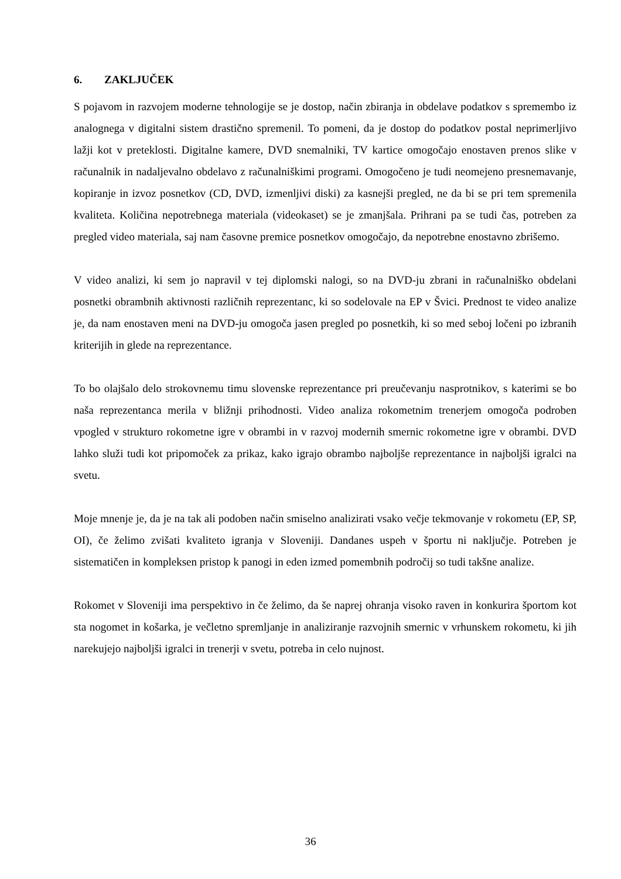6. ZAKLJUČEK
S pojavom in razvojem moderne tehnologije se je dostop, način zbiranja in obdelave podatkov s spremembo iz analognega v digitalni sistem drastično spremenil. To pomeni, da je dostop do podatkov postal neprimerljivo lažji kot v preteklosti. Digitalne kamere, DVD snemalniki, TV kartice omogočajo enostaven prenos slike v računalnik in nadaljevalno obdelavo z računalniškimi programi. Omogočeno je tudi neomejeno presnemavanje, kopiranje in izvoz posnetkov (CD, DVD, izmenljivi diski) za kasnejši pregled, ne da bi se pri tem spremenila kvaliteta. Količina nepotrebnega materiala (videokaset) se je zmanjšala. Prihrani pa se tudi čas, potreben za pregled video materiala, saj nam časovne premice posnetkov omogočajo, da nepotrebne enostavno zbrišemo.
V video analizi, ki sem jo napravil v tej diplomski nalogi, so na DVD-ju zbrani in računalniško obdelani posnetki obrambnih aktivnosti različnih reprezentanc, ki so sodelovale na EP v Švici. Prednost te video analize je, da nam enostaven meni na DVD-ju omogoča jasen pregled po posnetkih, ki so med seboj ločeni po izbranih kriterijih in glede na reprezentance.
To bo olajšalo delo strokovnemu timu slovenske reprezentance pri preučevanju nasprotnikov, s katerimi se bo naša reprezentanca merila v bližnji prihodnosti. Video analiza rokometnim trenerjem omogoča podroben vpogled v strukturo rokometne igre v obrambi in v razvoj modernih smernic rokometne igre v obrambi. DVD lahko služi tudi kot pripomoček za prikaz, kako igrajo obrambo najboljše reprezentance in najboljši igralci na svetu.
Moje mnenje je, da je na tak ali podoben način smiselno analizirati vsako večje tekmovanje v rokometu (EP, SP, OI), če želimo zvišati kvaliteto igranja v Sloveniji. Dandanes uspeh v športu ni naključje. Potreben je sistematičen in kompleksen pristop k panogi in eden izmed pomembnih področij so tudi takšne analize.
Rokomet v Sloveniji ima perspektivo in če želimo, da še naprej ohranja visoko raven in konkurira športom kot sta nogomet in košarka, je večletno spremljanje in analiziranje razvojnih smernic v vrhunskem rokometu, ki jih narekujejo najboljši igralci in trenerji v svetu, potreba in celo nujnost.
36